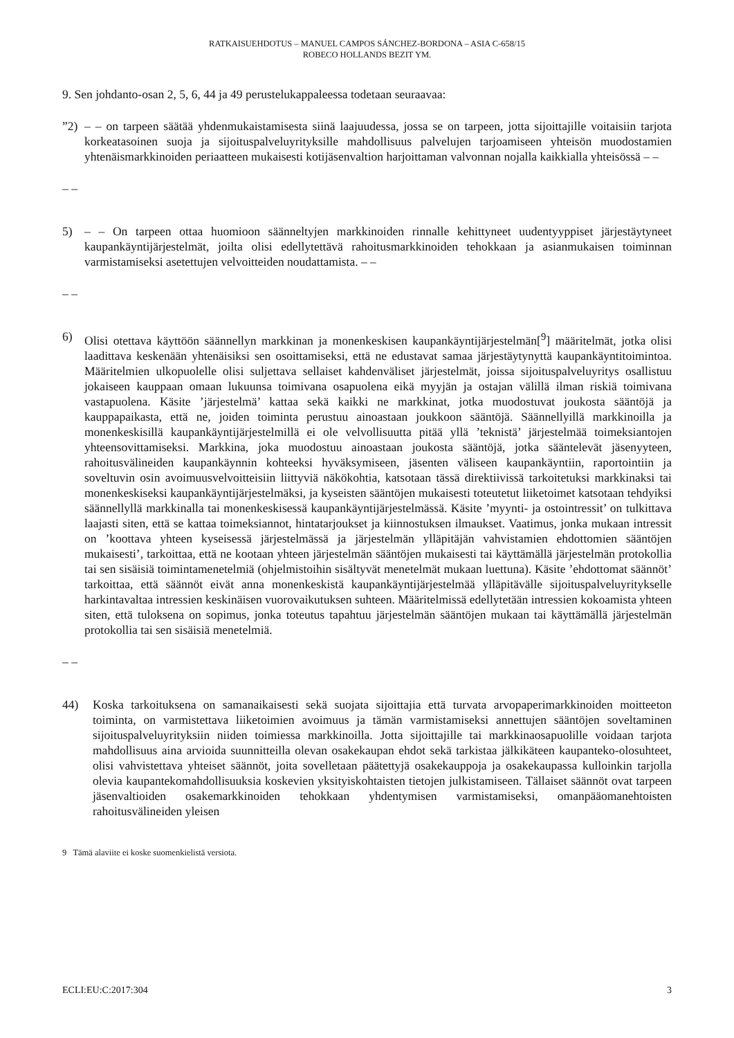RATKAISUEHDOTUS – MANUEL CAMPOS SÁNCHEZ-BORDONA – ASIA C-658/15
ROBECO HOLLANDS BEZIT YM.
9. Sen johdanto-osan 2, 5, 6, 44 ja 49 perustelukappaleessa todetaan seuraavaa:
”2) – – on tarpeen säätää yhdenmukaistamisesta siinä laajuudessa, jossa se on tarpeen, jotta sijoittajille voitaisiin tarjota korkeatasoinen suoja ja sijoituspalveluyrityksille mahdollisuus palvelujen tarjoamiseen yhteisön muodostamien yhtenäismarkkinoiden periaatteen mukaisesti kotijäsenvaltion harjoittaman valvonnan nojalla kaikkialla yhteisössä – –
– –
5) – – On tarpeen ottaa huomioon säänneltyjen markkinoiden rinnalle kehittyneet uudentyyppiset järjestäytyneet kaupankäyntijärjestelmät, joilta olisi edellytettävä rahoitusmarkkinoiden tehokkaan ja asianmukaisen toiminnan varmistamiseksi asetettujen velvoitteiden noudattamista. – –
– –
6) Olisi otettava käyttöön säännellyn markkinan ja monenkeskisen kaupankäyntijärjestelmän[<sup>9</sup>] määritelmät, jotka olisi laadittava keskenään yhtenäisiksi sen osoittamiseksi, että ne edustavat samaa järjestäytynyttä kaupankäyntitoimintoa. Määritelmien ulkopuolelle olisi suljettava sellaiset kahdenväliset järjestelmät, joissa sijoituspalveluyritys osallistuu jokaiseen kauppaan omaan lukuunsa toimivana osapuolena eikä myyjän ja ostajan välillä ilman riskiä toimivana vastapuolena. Käsite ’järjestelmä’ kattaa sekä kaikki ne markkinat, jotka muodostuvat joukosta sääntöjä ja kauppapaikasta, että ne, joiden toiminta perustuu ainoastaan joukkoon sääntöjä. Säännellyillä markkinoilla ja monenkeskisillä kaupankäyntijärjestelmillä ei ole velvollisuutta pitää yllä ’teknistä’ järjestelmää toimeksiantojen yhteensovittamiseksi. Markkina, joka muodostuu ainoastaan joukosta sääntöjä, jotka sääntelevät jäsenyyteen, rahoitusvälineiden kaupankäynnin kohteeksi hyväksymiseen, jäsenten väliseen kaupankäyntiin, raportointiin ja soveltuvin osin avoimuusvelvoitteisiin liittyviä näkökohtia, katsotaan tässä direktiivissä tarkoitetuksi markkinaksi tai monenkeskiseksi kaupankäyntijärjestelmäksi, ja kyseisten sääntöjen mukaisesti toteutetut liiketoimet katsotaan tehdyiksi säännellyllä markkinalla tai monenkeskisessä kaupankäyntijärjestelmässä. Käsite ’myynti- ja ostointressit’ on tulkittava laajasti siten, että se kattaa toimeksiannot, hintatarjoukset ja kiinnostuksen ilmaukset. Vaatimus, jonka mukaan intressit on ’koottava yhteen kyseisessä järjestelmässä ja järjestelmän ylläpitäjän vahvistamien ehdottomien sääntöjen mukaisesti’, tarkoittaa, että ne kootaan yhteen järjestelmän sääntöjen mukaisesti tai käyttämällä järjestelmän protokollia tai sen sisäisiä toimintamenetelmiä (ohjelmistoihin sisältyvät menetelmät mukaan luettuna). Käsite ’ehdottomat säännöt’ tarkoittaa, että säännöt eivät anna monenkeskistä kaupankäyntijärjestelmää ylläpitävälle sijoituspalveluyritykselle harkintavaltaa intressien keskinäisen vuorovaikutuksen suhteen. Määritelmissä edellytetään intressien kokoamista yhteen siten, että tuloksena on sopimus, jonka toteutus tapahtuu järjestelmän sääntöjen mukaan tai käyttämällä järjestelmän protokollia tai sen sisäisiä menetelmiä.
– –
44) Koska tarkoituksena on samanaikaisesti sekä suojata sijoittajia että turvata arvopaperimarkkinoiden moitteeton toiminta, on varmistettava liiketoimien avoimuus ja tämän varmistamiseksi annettujen sääntöjen soveltaminen sijoituspalveluyrityksiin niiden toimiessa markkinoilla. Jotta sijoittajille tai markkinaosapuolille voidaan tarjota mahdollisuus aina arvioida suunnitteilla olevan osakekaupan ehdot sekä tarkistaa jälkikäteen kaupanteko-olosuhteet, olisi vahvistettava yhteiset säännöt, joita sovelletaan päätettyjä osakekauppoja ja osakekaupassa kulloinkin tarjolla olevia kaupantekomahdollisuuksia koskevien yksityiskohtaisten tietojen julkistamiseen. Tällaiset säännöt ovat tarpeen jäsenvaltioiden osakemarkkinoiden tehokkaan yhdentymisen varmistamiseksi, omanpääomanehtoisten rahoitusvälineiden yleisen
9 Tämä alaviite ei koske suomenkielistä versiota.
ECLI:EU:C:2017:304 3